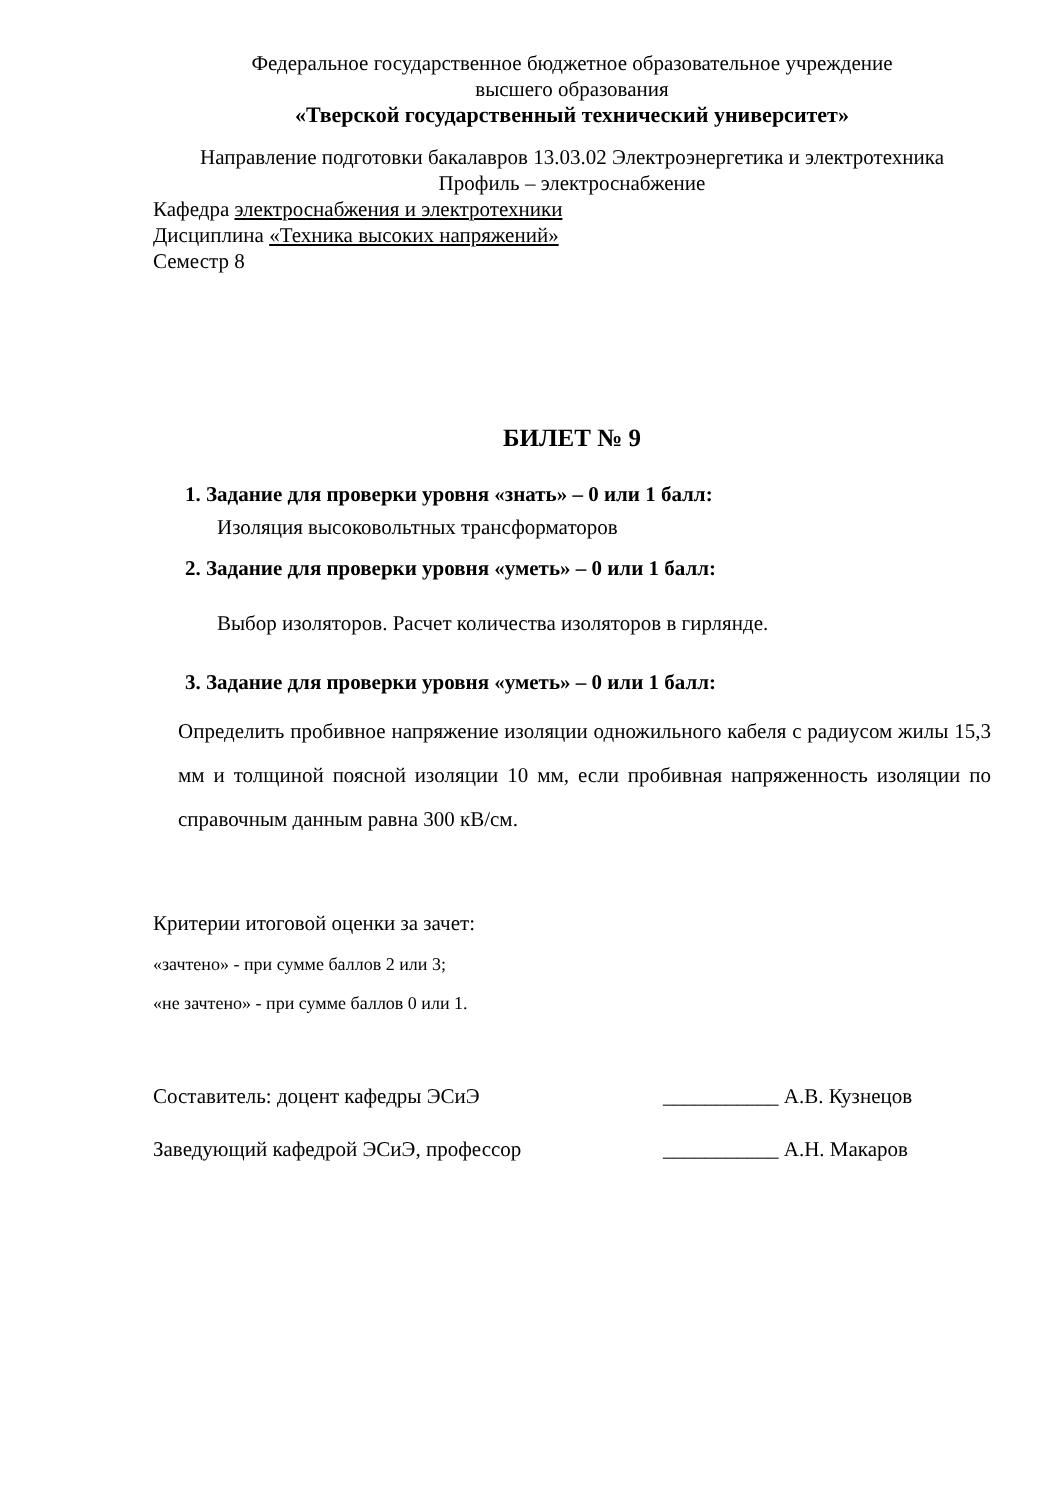Федеральное государственное бюджетное образовательное учреждение
высшего образования
«Тверской государственный технический университет»
Направление подготовки бакалавров 13.03.02 Электроэнергетика и электротехника
Профиль – электроснабжение
Кафедра электроснабжения и электротехники
Дисциплина «Техника высоких напряжений»
Семестр 8
БИЛЕТ № 9
1. Задание для проверки уровня «знать» – 0 или 1 балл:
Изоляция высоковольтных трансформаторов
2. Задание для проверки уровня «уметь» – 0 или 1 балл:
Выбор изоляторов. Расчет количества изоляторов в гирлянде.
3. Задание для проверки уровня «уметь» – 0 или 1 балл:
Определить пробивное напряжение изоляции одножильного кабеля с радиусом жилы 15,3 мм и толщиной поясной изоляции 10 мм, если пробивная напряженность изоляции по справочным данным равна 300 кВ/см.
Критерии итоговой оценки за зачет:
«зачтено» - при сумме баллов 2 или 3;
«не зачтено» - при сумме баллов 0 или 1.
Составитель: доцент кафедры ЭСиЭ ___________ А.В. Кузнецов
Заведующий кафедрой ЭСиЭ, профессор ___________ А.Н. Макаров